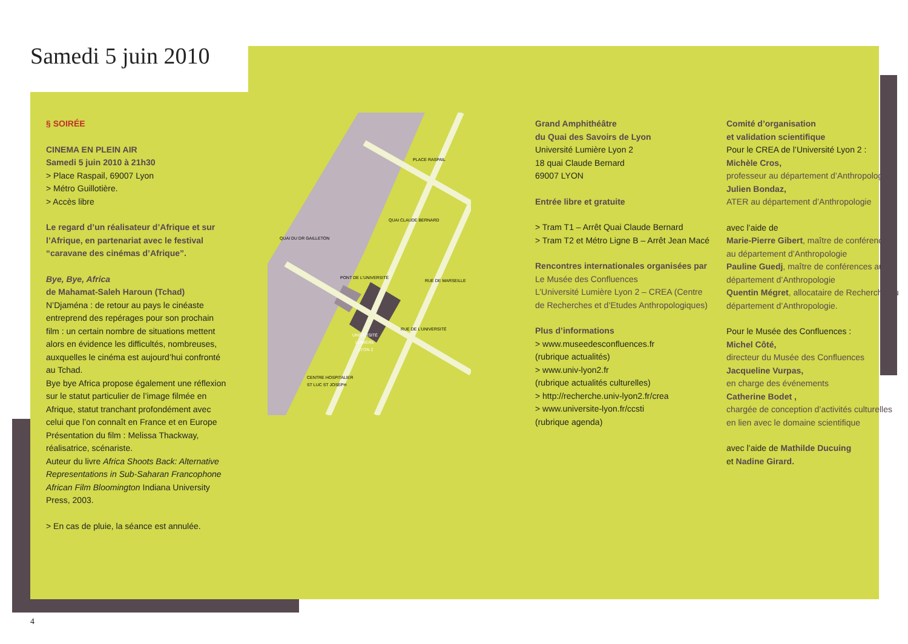Samedi 5 juin 2010
§ SOIRÉE
CINEMA EN PLEIN AIR
Samedi 5 juin 2010 à 21h30
> Place Raspail, 69007 Lyon
> Métro Guillotière.
> Accès libre
Le regard d’un réalisateur d’Afrique et sur l’Afrique, en partenariat avec le festival “caravane des cinémas d’Afrique”.
Bye, Bye, Africa
de Mahamat-Saleh Haroun (Tchad)
N’Djaména : de retour au pays le cinéaste entreprend des repérages pour son prochain film : un certain nombre de situations mettent alors en évidence les difficultés, nombreuses, auxquelles le cinéma est aujourd’hui confronté au Tchad.
Bye bye Africa propose également une réflexion sur le statut particulier de l’image filmée en Afrique, statut tranchant profondément avec celui que l’on connaît en France et en Europe
Présentation du film : Melissa Thackway, réalisatrice, scénariste.
Auteur du livre Africa Shoots Back: Alternative Representations in Sub-Saharan Francophone African Film Bloomington Indiana University Press, 2003.
> En cas de pluie, la séance est annulée.
PONT DE L'UNIVERSITÉ
PLACE RASPAIL
UNIVERSITÉ
LUMIÈRE
LYON 2
CENTRE HOSPITALIER
ST LUC ST JOSEPH
QUAI CLAUDE BERNARD
QUAI DU DR GAILLETON
RUE DE MARSEILLE
RUE DE L'UNIVERSITÉ
Grand Amphithéâtre
du Quai des Savoirs de Lyon
Université Lumière Lyon 2
18 quai Claude Bernard
69007 LYON
Entrée libre et gratuite
> Tram T1 – Arrêt Quai Claude Bernard
> Tram T2 et Métro Ligne B – Arrêt Jean Macé
Rencontres internationales organisées par
Le Musée des Confluences
L’Université Lumière Lyon 2 – CREA (Centre de Recherches et d’Etudes Anthropologiques)
Plus d’informations
> www.museedesconfluences.fr
(rubrique actualités)
> www.univ-lyon2.fr
(rubrique actualités culturelles)
> http://recherche.univ-lyon2.fr/crea
> www.universite-lyon.fr/ccsti
(rubrique agenda)
Comité d’organisation
et validation scientifique
Pour le CREA de l’Université Lyon 2 :
Michèle Cros,
professeur au département d’Anthropologie
Julien Bondaz,
ATER au département d’Anthropologie
avec l’aide de
Marie-Pierre Gibert, maître de conférences au département d’Anthropologie
Pauline Guedj, maître de conférences au département d’Anthropologie
Quentin Mégret, allocataire de Recherche au département d’Anthropologie.
Pour le Musée des Confluences :
Michel Côté,
directeur du Musée des Confluences
Jacqueline Vurpas,
en charge des événements
Catherine Bodet ,
chargée de conception d’activités culturelles en lien avec le domaine scientifique
avec l’aide de Mathilde Ducuing
et Nadine Girard.
4